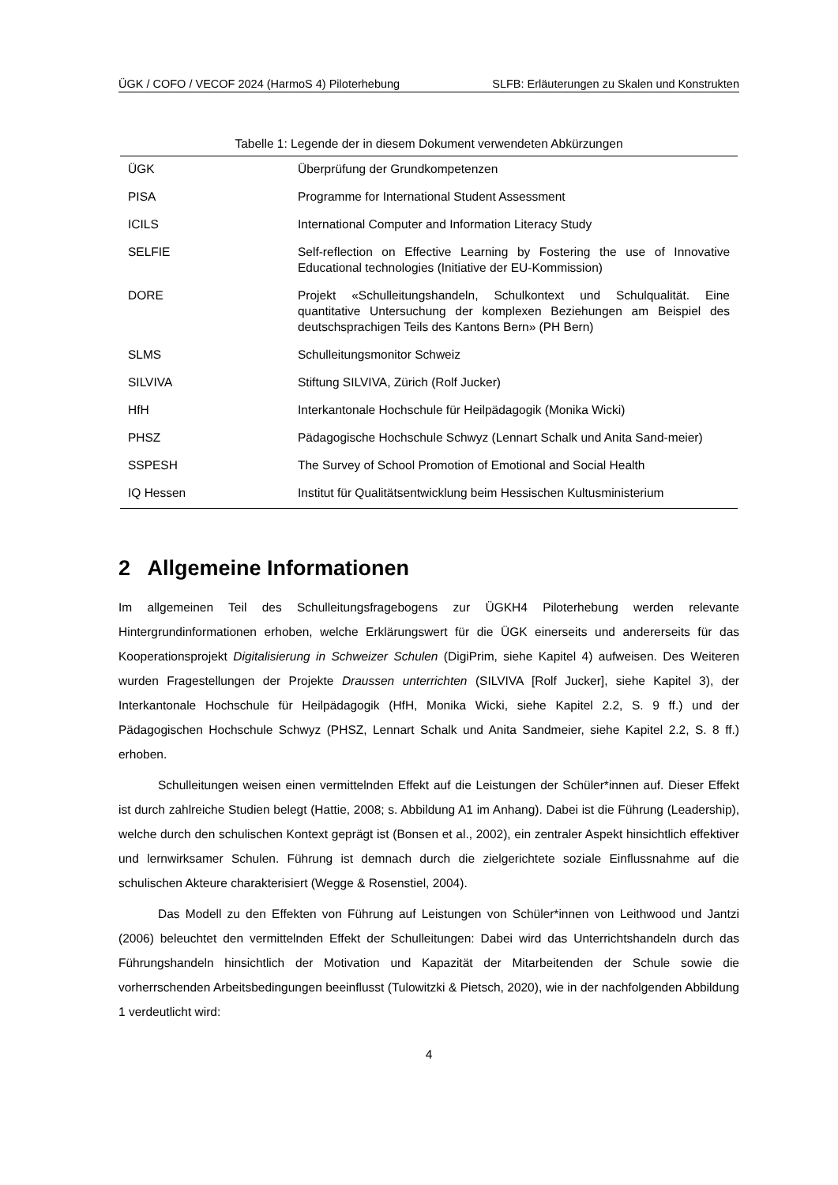ÜGK / COFO / VECOF 2024 (HarmoS 4) Piloterhebung SLFB: Erläuterungen zu Skalen und Konstrukten
Tabelle 1: Legende der in diesem Dokument verwendeten Abkürzungen
| ÜGK | Überprüfung der Grundkompetenzen |
| PISA | Programme for International Student Assessment |
| ICILS | International Computer and Information Literacy Study |
| SELFIE | Self-reflection on Effective Learning by Fostering the use of Innovative Educational technologies (Initiative der EU-Kommission) |
| DORE | Projekt «Schulleitungshandeln, Schulkontext und Schulqualität. Eine quantitative Untersuchung der komplexen Beziehungen am Beispiel des deutschsprachigen Teils des Kantons Bern» (PH Bern) |
| SLMS | Schulleitungsmonitor Schweiz |
| SILVIVA | Stiftung SILVIVA, Zürich (Rolf Jucker) |
| HfH | Interkantonale Hochschule für Heilpädagogik (Monika Wicki) |
| PHSZ | Pädagogische Hochschule Schwyz (Lennart Schalk und Anita Sand-meier) |
| SSPESH | The Survey of School Promotion of Emotional and Social Health |
| IQ Hessen | Institut für Qualitätsentwicklung beim Hessischen Kultusministerium |
2 Allgemeine Informationen
Im allgemeinen Teil des Schulleitungsfragebogens zur ÜGKH4 Piloterhebung werden relevante Hintergrundinformationen erhoben, welche Erklärungswert für die ÜGK einerseits und andererseits für das Kooperationsprojekt Digitalisierung in Schweizer Schulen (DigiPrim, siehe Kapitel 4) aufweisen. Des Weiteren wurden Fragestellungen der Projekte Draussen unterrichten (SILVIVA [Rolf Jucker], siehe Kapitel 3), der Interkantonale Hochschule für Heilpädagogik (HfH, Monika Wicki, siehe Kapitel 2.2, S. 9 ff.) und der Pädagogischen Hochschule Schwyz (PHSZ, Lennart Schalk und Anita Sandmeier, siehe Kapitel 2.2, S. 8 ff.) erhoben.
Schulleitungen weisen einen vermittelnden Effekt auf die Leistungen der Schüler*innen auf. Dieser Effekt ist durch zahlreiche Studien belegt (Hattie, 2008; s. Abbildung A1 im Anhang). Dabei ist die Führung (Leadership), welche durch den schulischen Kontext geprägt ist (Bonsen et al., 2002), ein zentraler Aspekt hinsichtlich effektiver und lernwirksamer Schulen. Führung ist demnach durch die zielgerichtete soziale Einflussnahme auf die schulischen Akteure charakterisiert (Wegge & Rosenstiel, 2004).
Das Modell zu den Effekten von Führung auf Leistungen von Schüler*innen von Leithwood und Jantzi (2006) beleuchtet den vermittelnden Effekt der Schulleitungen: Dabei wird das Unterrichtshandeln durch das Führungshandeln hinsichtlich der Motivation und Kapazität der Mitarbeitenden der Schule sowie die vorherrschenden Arbeitsbedingungen beeinflusst (Tulowitzki & Pietsch, 2020), wie in der nachfolgenden Abbildung 1 verdeutlicht wird:
4